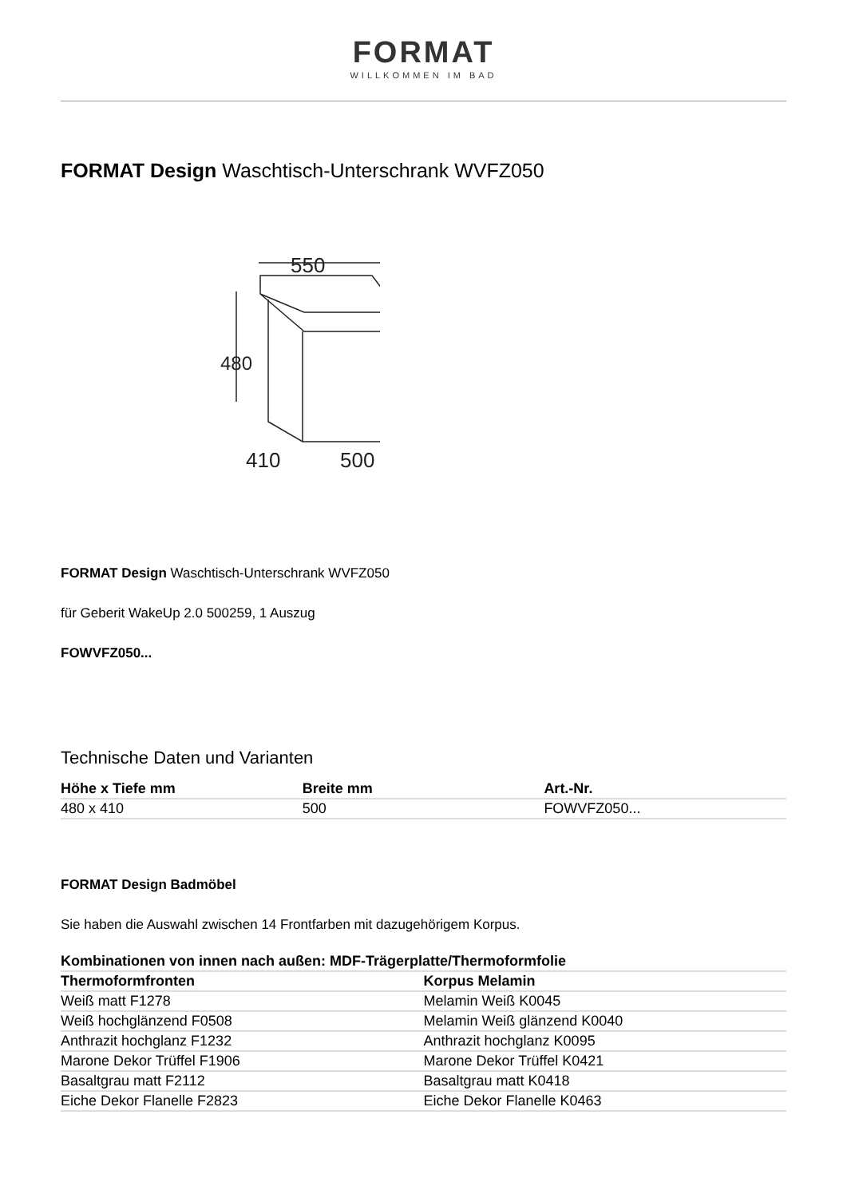FORMAT
WILLKOMMEN IM BAD
FORMAT Design Waschtisch-Unterschrank WVFZ050
550
480
410
500
FORMAT Design Waschtisch-Unterschrank WVFZ050
für Geberit WakeUp 2.0 500259, 1 Auszug
FOWVFZ050...
Technische Daten und Varianten
| Höhe x Tiefe mm | Breite mm | Art.-Nr. |
| --- | --- | --- |
| 480 x 410 | 500 | FOWVFZ050... |
FORMAT Design Badmöbel
Sie haben die Auswahl zwischen 14 Frontfarben mit dazugehörigem Korpus.
| Kombinationen von innen nach außen: MDF-Trägerplatte/Thermoformfolie | |
| --- | --- |
| Thermoformfronten | Korpus Melamin |
| Weiß matt F1278 | Melamin Weiß K0045 |
| Weiß hochglänzend F0508 | Melamin Weiß glänzend K0040 |
| Anthrazit hochglanz F1232 | Anthrazit hochglanz K0095 |
| Marone Dekor Trüffel F1906 | Marone Dekor Trüffel K0421 |
| Basaltgrau matt F2112 | Basaltgrau matt K0418 |
| Eiche Dekor Flanelle F2823 | Eiche Dekor Flanelle K0463 |